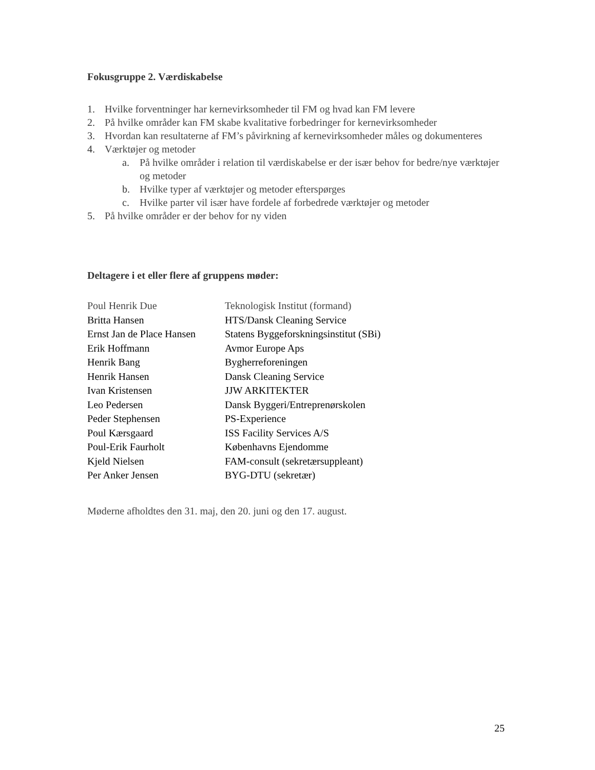Fokusgruppe 2. Værdiskabelse
1. Hvilke forventninger har kernevirksomheder til FM og hvad kan FM levere
2. På hvilke områder kan FM skabe kvalitative forbedringer for kernevirksomheder
3. Hvordan kan resultaterne af FM’s påvirkning af kernevirksomheder måles og dokumenteres
4. Værktøjer og metoder
a. På hvilke områder i relation til værdiskabelse er der især behov for bedre/nye værktøjer og metoder
b. Hvilke typer af værktøjer og metoder efterspørges
c. Hvilke parter vil især have fordele af forbedrede værktøjer og metoder
5. På hvilke områder er der behov for ny viden
Deltagere i et eller flere af gruppens møder:
| Poul Henrik Due | Teknologisk Institut (formand) |
| Britta Hansen | HTS/Dansk Cleaning Service |
| Ernst Jan de Place Hansen | Statens Byggeforskningsinstitut (SBi) |
| Erik Hoffmann | Avmor Europe Aps |
| Henrik Bang | Bygherreforeningen |
| Henrik Hansen | Dansk Cleaning Service |
| Ivan Kristensen | JJW ARKITEKTER |
| Leo Pedersen | Dansk Byggeri/Entreprenørskolen |
| Peder Stephensen | PS-Experience |
| Poul Kærsgaard | ISS Facility Services A/S |
| Poul-Erik Faurholt | Københavns Ejendomme |
| Kjeld Nielsen | FAM-consult (sekretærsuppleant) |
| Per Anker Jensen | BYG-DTU (sekretær) |
Møderne afholdtes den 31. maj, den 20. juni og den 17. august.
25